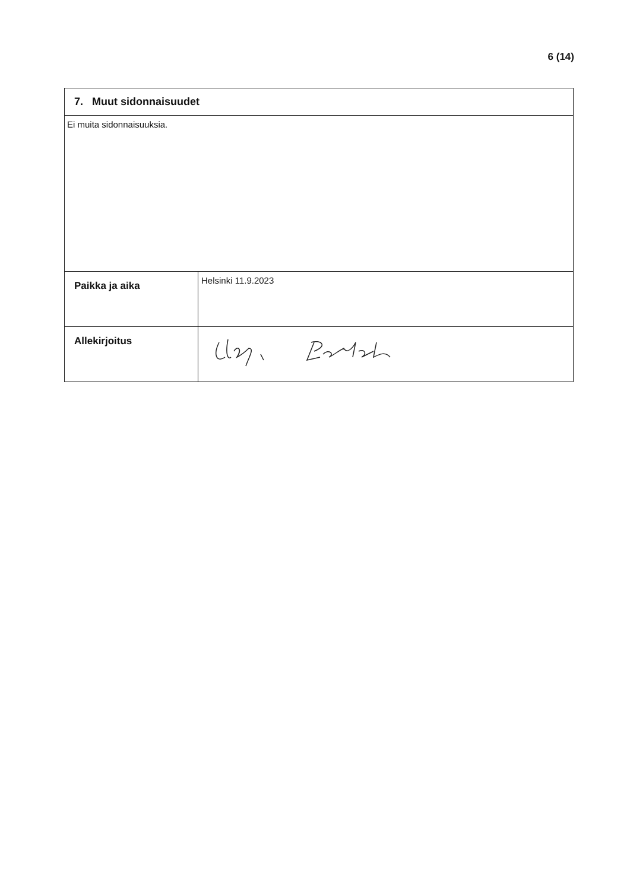6 (14)
| 7. Muut sidonnaisuudet | |
| Ei muita sidonnaisuuksia. | |
| Paikka ja aika | Helsinki 11.9.2023 |
| Allekirjoitus | |